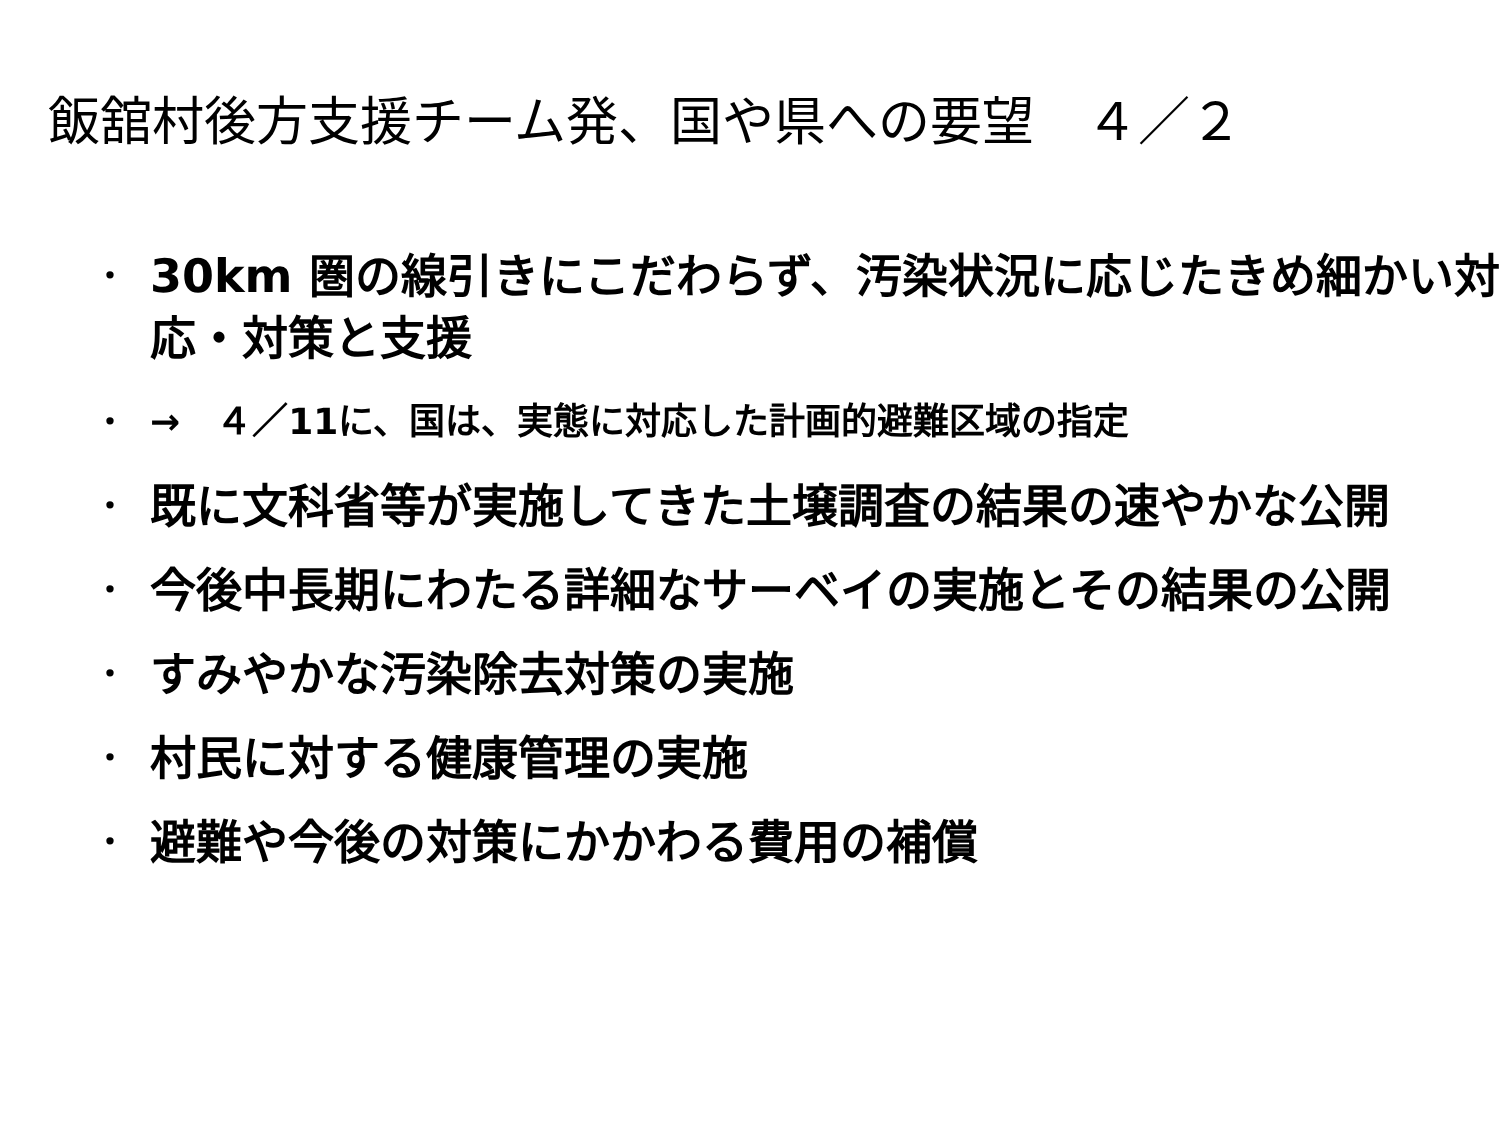飯舘村後方支援チーム発、国や県への要望　４／２
・ 30km 圏の線引きにこだわらず、汚染状況に応じたきめ細かい対応・対策と支援
・ →　４／11に、国は、実態に対応した計画的避難区域の指定
・ 既に文科省等が実施してきた土壌調査の結果の速やかな公開
・ 今後中長期にわたる詳細なサーベイの実施とその結果の公開
・ すみやかな汚染除去対策の実施
・ 村民に対する健康管理の実施
・ 避難や今後の対策にかかわる費用の補償